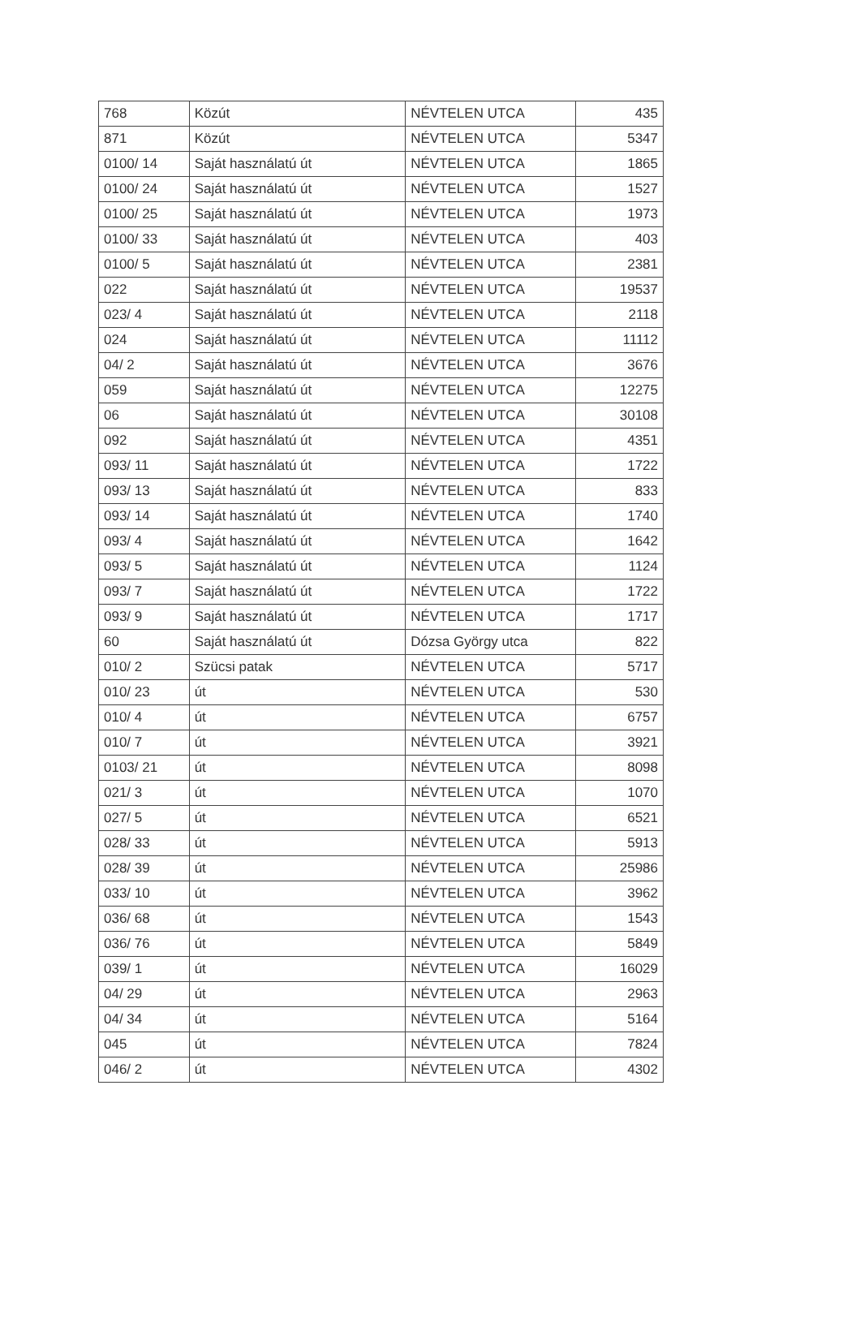| 768 | Közút | NÉVTELEN UTCA | 435 |
| 871 | Közút | NÉVTELEN UTCA | 5347 |
| 0100/ 14 | Saját használatú út | NÉVTELEN UTCA | 1865 |
| 0100/ 24 | Saját használatú út | NÉVTELEN UTCA | 1527 |
| 0100/ 25 | Saját használatú út | NÉVTELEN UTCA | 1973 |
| 0100/ 33 | Saját használatú út | NÉVTELEN UTCA | 403 |
| 0100/ 5 | Saját használatú út | NÉVTELEN UTCA | 2381 |
| 022 | Saját használatú út | NÉVTELEN UTCA | 19537 |
| 023/ 4 | Saját használatú út | NÉVTELEN UTCA | 2118 |
| 024 | Saját használatú út | NÉVTELEN UTCA | 11112 |
| 04/ 2 | Saját használatú út | NÉVTELEN UTCA | 3676 |
| 059 | Saját használatú út | NÉVTELEN UTCA | 12275 |
| 06 | Saját használatú út | NÉVTELEN UTCA | 30108 |
| 092 | Saját használatú út | NÉVTELEN UTCA | 4351 |
| 093/ 11 | Saját használatú út | NÉVTELEN UTCA | 1722 |
| 093/ 13 | Saját használatú út | NÉVTELEN UTCA | 833 |
| 093/ 14 | Saját használatú út | NÉVTELEN UTCA | 1740 |
| 093/ 4 | Saját használatú út | NÉVTELEN UTCA | 1642 |
| 093/ 5 | Saját használatú út | NÉVTELEN UTCA | 1124 |
| 093/ 7 | Saját használatú út | NÉVTELEN UTCA | 1722 |
| 093/ 9 | Saját használatú út | NÉVTELEN UTCA | 1717 |
| 60 | Saját használatú út | Dózsa György utca | 822 |
| 010/ 2 | Szücsi patak | NÉVTELEN UTCA | 5717 |
| 010/ 23 | út | NÉVTELEN UTCA | 530 |
| 010/ 4 | út | NÉVTELEN UTCA | 6757 |
| 010/ 7 | út | NÉVTELEN UTCA | 3921 |
| 0103/ 21 | út | NÉVTELEN UTCA | 8098 |
| 021/ 3 | út | NÉVTELEN UTCA | 1070 |
| 027/ 5 | út | NÉVTELEN UTCA | 6521 |
| 028/ 33 | út | NÉVTELEN UTCA | 5913 |
| 028/ 39 | út | NÉVTELEN UTCA | 25986 |
| 033/ 10 | út | NÉVTELEN UTCA | 3962 |
| 036/ 68 | út | NÉVTELEN UTCA | 1543 |
| 036/ 76 | út | NÉVTELEN UTCA | 5849 |
| 039/ 1 | út | NÉVTELEN UTCA | 16029 |
| 04/ 29 | út | NÉVTELEN UTCA | 2963 |
| 04/ 34 | út | NÉVTELEN UTCA | 5164 |
| 045 | út | NÉVTELEN UTCA | 7824 |
| 046/ 2 | út | NÉVTELEN UTCA | 4302 |